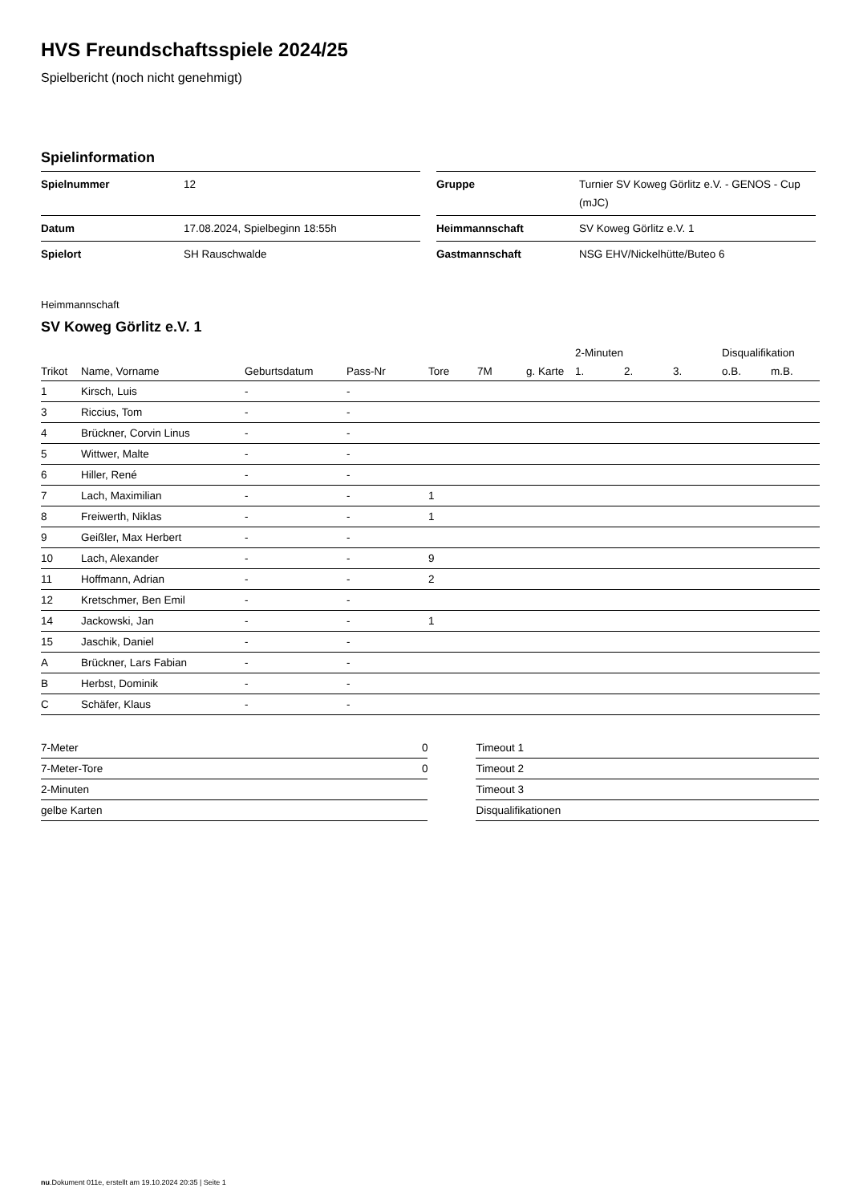HVS Freundschaftsspiele 2024/25
Spielbericht (noch nicht genehmigt)
Spielinformation
| Spielnummer | 12 |
| Datum | 17.08.2024, Spielbeginn 18:55h |
| Spielort | SH Rauschwalde |
| Gruppe | Turnier SV Koweg Görlitz e.V. - GENOS - Cup (mJC) |
| Heimmannschaft | SV Koweg Görlitz e.V. 1 |
| Gastmannschaft | NSG EHV/Nickelhütte/Buteo 6 |
Heimmannschaft
SV Koweg Görlitz e.V. 1
| | | | | | | | 2-Minuten | | | Disqualifikation | |
| --- | --- | --- | --- | --- | --- | --- | --- | --- | --- | --- | --- |
| Trikot | Name, Vorname | Geburtsdatum | Pass-Nr | Tore | 7M | g. Karte | 1. | 2. | 3. | o.B. | m.B. |
| 1 | Kirsch, Luis | - | - | | | | | | | | |
| 3 | Riccius, Tom | - | - | | | | | | | | |
| 4 | Brückner, Corvin Linus | - | - | | | | | | | | |
| 5 | Wittwer, Malte | - | - | | | | | | | | |
| 6 | Hiller, René | - | - | | | | | | | | |
| 7 | Lach, Maximilian | - | - | 1 | | | | | | | |
| 8 | Freiwerth, Niklas | - | - | 1 | | | | | | | |
| 9 | Geißler, Max Herbert | - | - | | | | | | | | |
| 10 | Lach, Alexander | - | - | 9 | | | | | | | |
| 11 | Hoffmann, Adrian | - | - | 2 | | | | | | | |
| 12 | Kretschmer, Ben Emil | - | - | | | | | | | | |
| 14 | Jackowski, Jan | - | - | 1 | | | | | | | |
| 15 | Jaschik, Daniel | - | - | | | | | | | | |
| A | Brückner, Lars Fabian | - | - | | | | | | | | |
| B | Herbst, Dominik | - | - | | | | | | | | |
| C | Schäfer, Klaus | - | - | | | | | | | | |
| 7-Meter | 0 |
| 7-Meter-Tore | 0 |
| 2-Minuten | |
| gelbe Karten | |
| Timeout 1 |
| Timeout 2 |
| Timeout 3 |
| Disqualifikationen |
nu.Dokument 011e, erstellt am 19.10.2024 20:35 | Seite 1